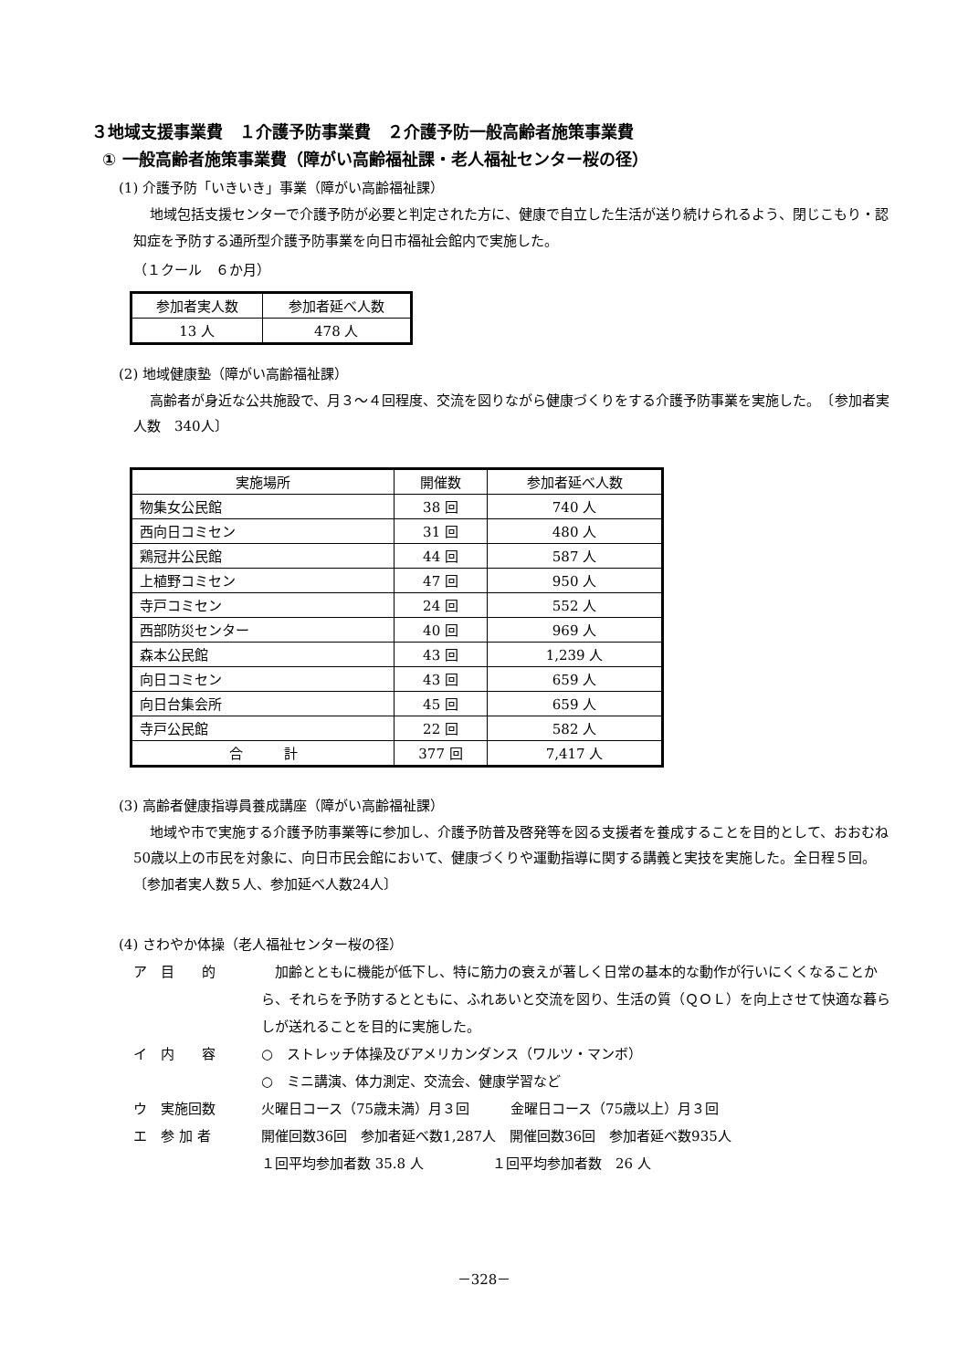３地域支援事業費　１介護予防事業費　２介護予防一般高齢者施策事業費
① 一般高齢者施策事業費（障がい高齢福祉課・老人福祉センター桜の径）
(1) 介護予防「いきいき」事業（障がい高齢福祉課）
地域包括支援センターで介護予防が必要と判定された方に、健康で自立した生活が送り続けられるよう、閉じこもり・認知症を予防する通所型介護予防事業を向日市福祉会館内で実施した。
（１クール　６か月）
| 参加者実人数 | 参加者延べ人数 |
| --- | --- |
| 13 人 | 478 人 |
(2) 地域健康塾（障がい高齢福祉課）
高齢者が身近な公共施設で、月３～４回程度、交流を図りながら健康づくりをする介護予防事業を実施した。　〔参加者実人数　340人〕
| 実施場所 | 開催数 | 参加者延べ人数 |
| --- | --- | --- |
| 物集女公民館 | 38 回 | 740 人 |
| 西向日コミセン | 31 回 | 480 人 |
| 鶏冠井公民館 | 44 回 | 587 人 |
| 上植野コミセン | 47 回 | 950 人 |
| 寺戸コミセン | 24 回 | 552 人 |
| 西部防災センター | 40 回 | 969 人 |
| 森本公民館 | 43 回 | 1,239 人 |
| 向日コミセン | 43 回 | 659 人 |
| 向日台集会所 | 45 回 | 659 人 |
| 寺戸公民館 | 22 回 | 582 人 |
| 合 計 | 377 回 | 7,417 人 |
(3) 高齢者健康指導員養成講座（障がい高齢福祉課）
地域や市で実施する介護予防事業等に参加し、介護予防普及啓発等を図る支援者を養成することを目的として、おおむね50歳以上の市民を対象に、向日市民会館において、健康づくりや運動指導に関する講義と実技を実施した。全日程５回。　〔参加者実人数５人、参加延べ人数24人〕
(4) さわやか体操（老人福祉センター桜の径）
ア　目　　的 　加齢とともに機能が低下し、特に筋力の衰えが著しく日常の基本的な動作が行いにくくなることから、それらを予防するとともに、ふれあいと交流を図り、生活の質（ＱＯＬ）を向上させて快適な暮らしが送れることを目的に実施した。
イ　内　　容 ○　ストレッチ体操及びアメリカンダンス（ワルツ・マンボ）
○　ミニ講演、体力測定、交流会、健康学習など
ウ　実施回数 火曜日コース（75歳未満）月３回　　　金曜日コース（75歳以上）月３回
エ　参 加 者 開催回数36回　参加者延べ数1,287人　開催回数36回　参加者延べ数935人
１回平均参加者数 35.8 人　　　　　１回平均参加者数　26 人
－328－